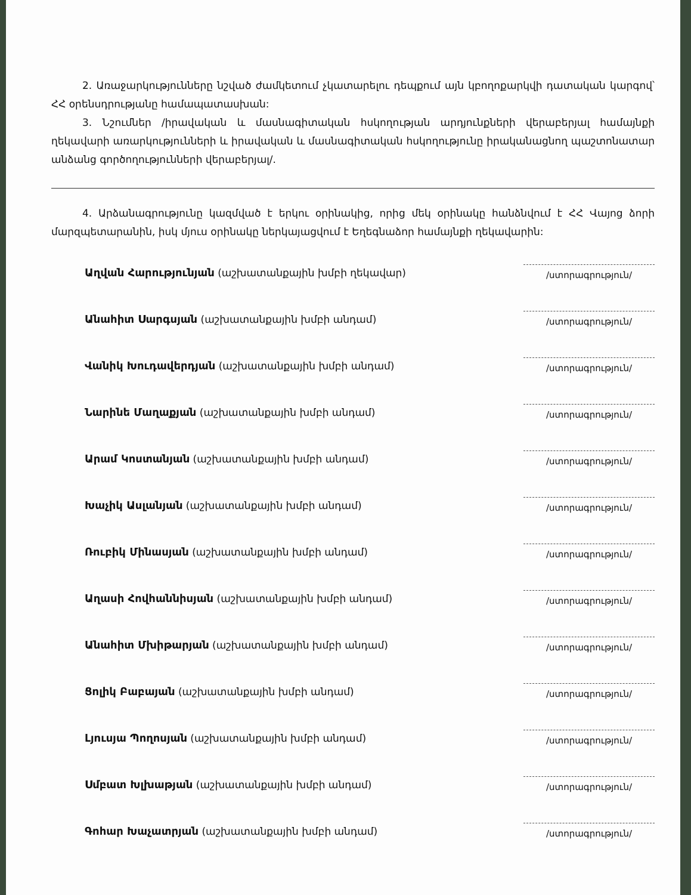2. Առաջարկությունները նշված ժամկետում չկատարելու դեպքում այն կբողոքարկվի դատական կարգով՝ ՀՀ օրենսդրությանը համապատասխան:
3. Նշումներ /իրավական և մասնագիտական հսկողության արդյունքների վերաբերյալ համայնքի ղեկավարի առարկությունների և իրավական և մասնագիտական հսկողությունը իրականացնող պաշտոնատար անձանց գործողությունների վերաբերյալ/.
4. Արձանագրությունը կազմված է երկու օրինակից, որից մեկ օրինակը հանձնվում է ՀՀ Վայոց ձորի մարզպետարանին, իսկ մյուս օրինակը ներկայացվում է Եղեգնաձոր համայնքի ղեկավարին:
Աղվան Հարությունյան (աշխատանքային խմբի ղեկավար)
/ստորագրություն/
Անահիտ Սարգսյան (աշխատանքային խմբի անդամ)
/ստորագրություն/
Վանիկ Խուդավերդյան (աշխատանքային խմբի անդամ)
/ստորագրություն/
Նարինե Մաղաքյան (աշխատանքային խմբի անդամ)
/ստորագրություն/
Արամ Կոստանյան (աշխատանքային խմբի անդամ)
/ստորագրություն/
Խաչիկ Ասլանյան (աշխատանքային խմբի անդամ)
/ստորագրություն/
Ռուբիկ Մինասյան (աշխատանքային խմբի անդամ)
/ստորագրություն/
Աղասի Հովհաննիսյան (աշխատանքային խմբի անդամ)
/ստորագրություն/
Անահիտ Մխիթարյան (աշխատանքային խմբի անդամ)
/ստորագրություն/
Ցոլիկ Բաբայան (աշխատանքային խմբի անդամ)
/ստորագրություն/
Լյուսյա Պողոսյան (աշխատանքային խմբի անդամ)
/ստորագրություն/
Սմբատ Խլխաթյան (աշխատանքային խմբի անդամ)
/ստորագրություն/
Գոհար Խաչատրյան (աշխատանքային խմբի անդամ)
/ստորագրություն/